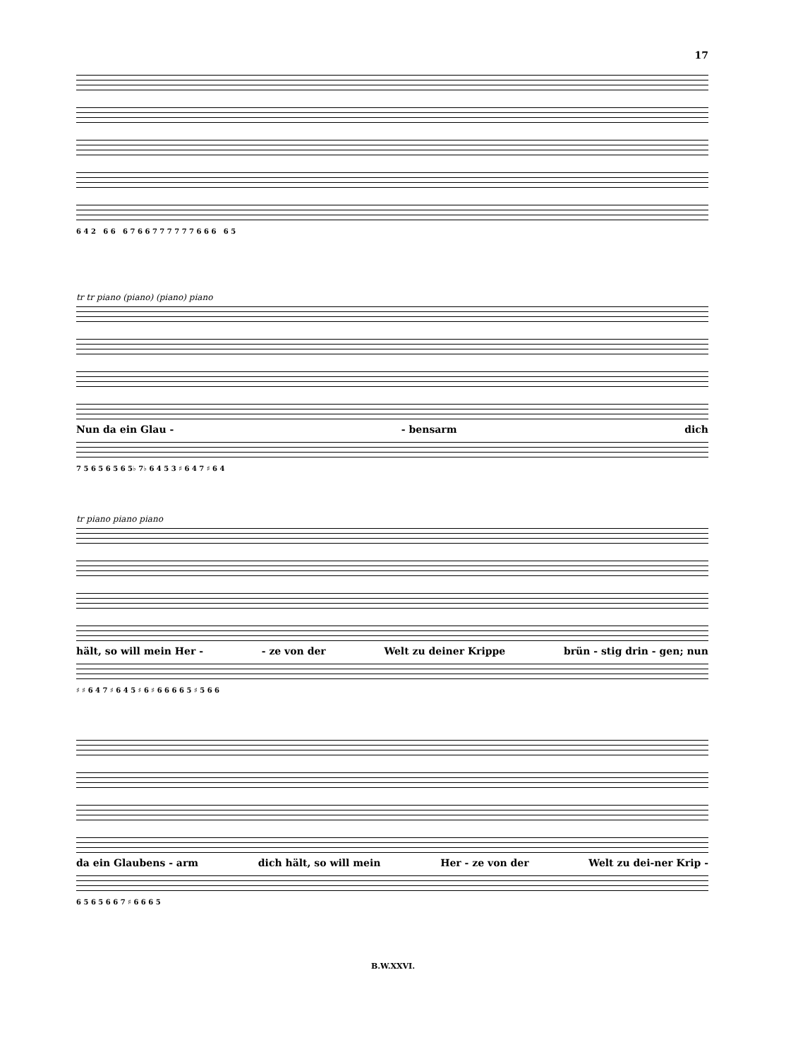17
6 4 2 6 6 6 7 6 6 7 7 7 7 7 7 6 6 6 6 5
tr tr piano (piano) (piano) piano
Nun da ein Glau - - bensarm dich
7 5 6 5 6 5 6 5♭ 7♭ 6 4 5 3 ♯ 6 4 7 ♯ 6 4
tr piano piano piano
hält, so will mein Her - - ze von der Welt zu deiner Krippe brün - stig drin - gen; nun
♯ ♯ 6 4 7 ♯ 6 4 5 ♯ 6 ♯ 6 6 6 6 5 ♯ 5 6 6
da ein Glaubens - arm dich hält, so will mein Her - ze von der Welt zu dei-ner Krip -
6 5 6 5 6 6 7 ♯ 6 6 6 5
B.W.XXVI.